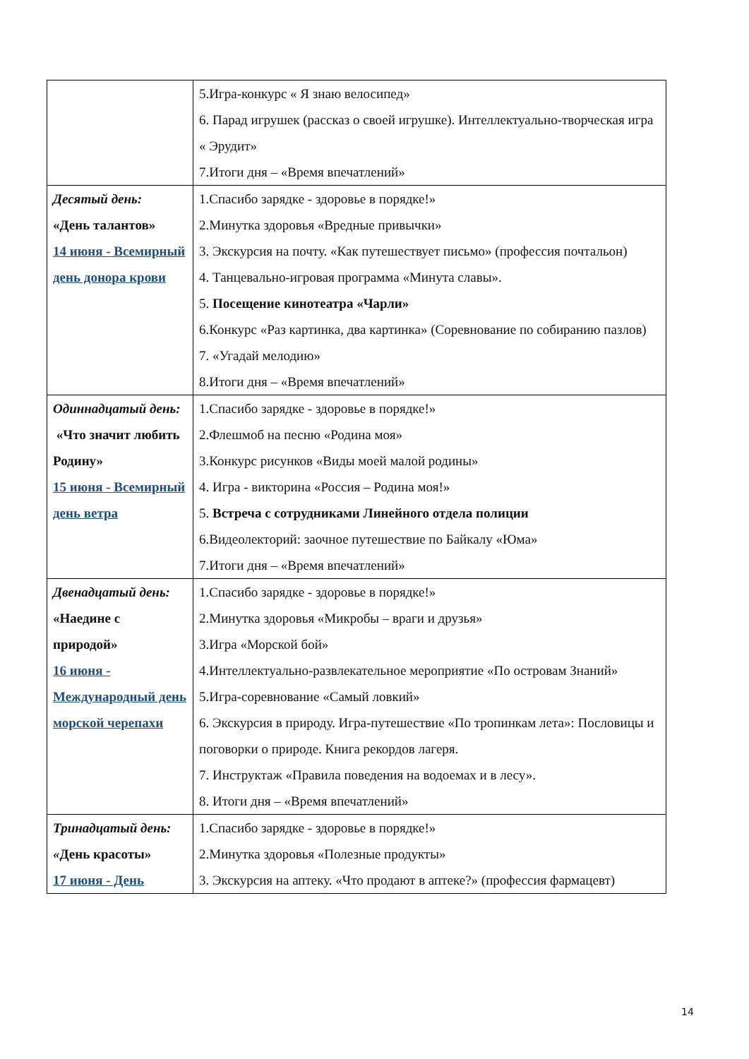| | 5.Игра-конкурс « Я знаю велосипед» 6. Парад игрушек (рассказ о своей игрушке). Интеллектуально-творческая игра « Эрудит» 7.Итоги дня – «Время впечатлений» |
| Десятый день: «День талантов» 14 июня - Всемирный день донора крови | 1.Спасибо зарядке - здоровье в порядке!» 2.Минутка здоровья «Вредные привычки» 3. Экскурсия на почту. «Как путешествует письмо» (профессия почтальон) 4. Танцевально-игровая программа «Минута славы». 5. Посещение кинотеатра «Чарли» 6.Конкурс «Раз картинка, два картинка» (Соревнование по собиранию пазлов) 7. «Угадай мелодию» 8.Итоги дня – «Время впечатлений» |
| Одиннадцатый день: «Что значит любить Родину» 15 июня - Всемирный день ветра | 1.Спасибо зарядке - здоровье в порядке!» 2.Флешмоб на песню «Родина моя» 3.Конкурс рисунков «Виды моей малой родины» 4. Игра - викторина «Россия – Родина моя!» 5. Встреча с сотрудниками Линейного отдела полиции 6.Видеолекторий: заочное путешествие по Байкалу «Юма» 7.Итоги дня – «Время впечатлений» |
| Двенадцатый день: «Наедине с природой» 16 июня - Международный день морской черепахи | 1.Спасибо зарядке - здоровье в порядке!» 2.Минутка здоровья «Микробы – враги и друзья» 3.Игра «Морской бой» 4.Интеллектуально-развлекательное мероприятие «По островам Знаний» 5.Игра-соревнование «Самый ловкий» 6. Экскурсия в природу. Игра-путешествие «По тропинкам лета»: Пословицы и поговорки о природе. Книга рекордов лагеря. 7. Инструктаж «Правила поведения на водоемах и в лесу». 8. Итоги дня – «Время впечатлений» |
| Тринадцатый день: « День красоты» 17 июня - День | 1.Спасибо зарядке - здоровье в порядке!» 2.Минутка здоровья «Полезные продукты» 3. Экскурсия на аптеку. «Что продают в аптеке?» (профессия фармацевт) |
14